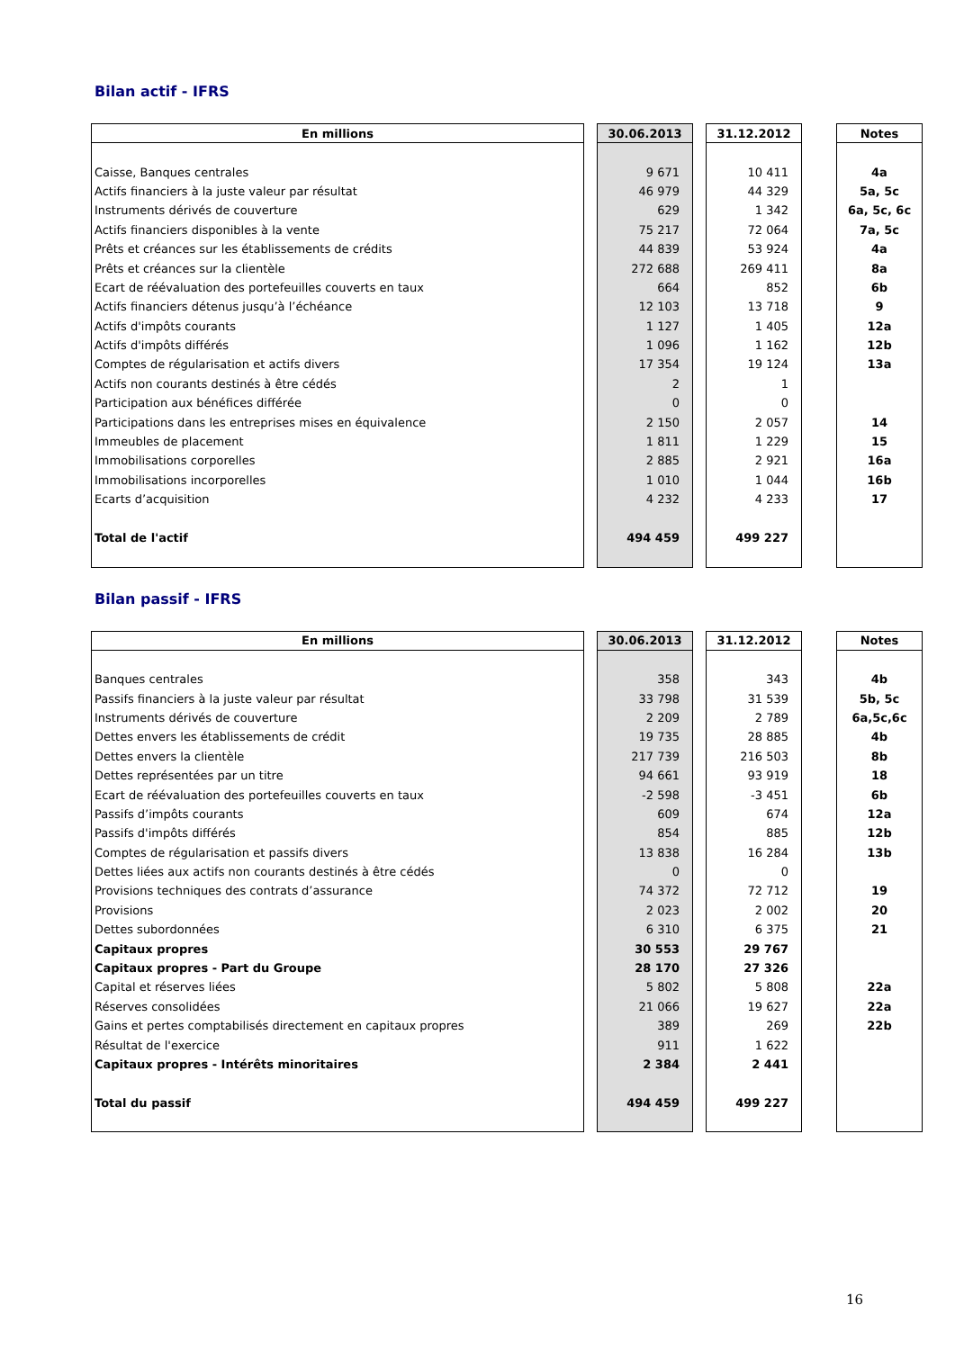Bilan actif - IFRS
| En millions | | 30.06.2013 | | 31.12.2012 | | Notes |
| --- | --- | --- | --- | --- | --- | --- |
| Caisse, Banques centrales | | 9 671 | | 10 411 | | 4a |
| Actifs financiers à la juste valeur par résultat | | 46 979 | | 44 329 | | 5a, 5c |
| Instruments dérivés de couverture | | 629 | | 1 342 | | 6a, 5c, 6c |
| Actifs financiers disponibles à la vente | | 75 217 | | 72 064 | | 7a, 5c |
| Prêts et créances sur les établissements de crédits | | 44 839 | | 53 924 | | 4a |
| Prêts et créances sur la clientèle | | 272 688 | | 269 411 | | 8a |
| Ecart de réévaluation des portefeuilles couverts en taux | | 664 | | 852 | | 6b |
| Actifs financiers détenus jusqu’à l’échéance | | 12 103 | | 13 718 | | 9 |
| Actifs d'impôts courants | | 1 127 | | 1 405 | | 12a |
| Actifs d'impôts différés | | 1 096 | | 1 162 | | 12b |
| Comptes de régularisation et actifs divers | | 17 354 | | 19 124 | | 13a |
| Actifs non courants destinés à être cédés | | 2 | | 1 | | |
| Participation aux bénéfices différée | | 0 | | 0 | | |
| Participations dans les entreprises mises en équivalence | | 2 150 | | 2 057 | | 14 |
| Immeubles de placement | | 1 811 | | 1 229 | | 15 |
| Immobilisations corporelles | | 2 885 | | 2 921 | | 16a |
| Immobilisations incorporelles | | 1 010 | | 1 044 | | 16b |
| Ecarts d’acquisition | | 4 232 | | 4 233 | | 17 |
| Total de l'actif | | 494 459 | | 499 227 | | |
Bilan passif - IFRS
| En millions | | 30.06.2013 | | 31.12.2012 | | Notes |
| --- | --- | --- | --- | --- | --- | --- |
| Banques centrales | | 358 | | 343 | | 4b |
| Passifs financiers à la juste valeur par résultat | | 33 798 | | 31 539 | | 5b, 5c |
| Instruments dérivés de couverture | | 2 209 | | 2 789 | | 6a,5c,6c |
| Dettes envers les établissements de crédit | | 19 735 | | 28 885 | | 4b |
| Dettes envers la clientèle | | 217 739 | | 216 503 | | 8b |
| Dettes représentées par un titre | | 94 661 | | 93 919 | | 18 |
| Ecart de réévaluation des portefeuilles couverts en taux | | -2 598 | | -3 451 | | 6b |
| Passifs d’impôts courants | | 609 | | 674 | | 12a |
| Passifs d'impôts différés | | 854 | | 885 | | 12b |
| Comptes de régularisation et passifs divers | | 13 838 | | 16 284 | | 13b |
| Dettes liées aux actifs non courants destinés à être cédés | | 0 | | 0 | | |
| Provisions techniques des contrats d’assurance | | 74 372 | | 72 712 | | 19 |
| Provisions | | 2 023 | | 2 002 | | 20 |
| Dettes subordonnées | | 6 310 | | 6 375 | | 21 |
| Capitaux propres | | 30 553 | | 29 767 | | |
| Capitaux propres - Part du Groupe | | 28 170 | | 27 326 | | |
| Capital et réserves liées | | 5 802 | | 5 808 | | 22a |
| Réserves consolidées | | 21 066 | | 19 627 | | 22a |
| Gains et pertes comptabilisés directement en capitaux propres | | 389 | | 269 | | 22b |
| Résultat de l'exercice | | 911 | | 1 622 | | |
| Capitaux propres - Intérêts minoritaires | | 2 384 | | 2 441 | | |
| Total du passif | | 494 459 | | 499 227 | | |
16